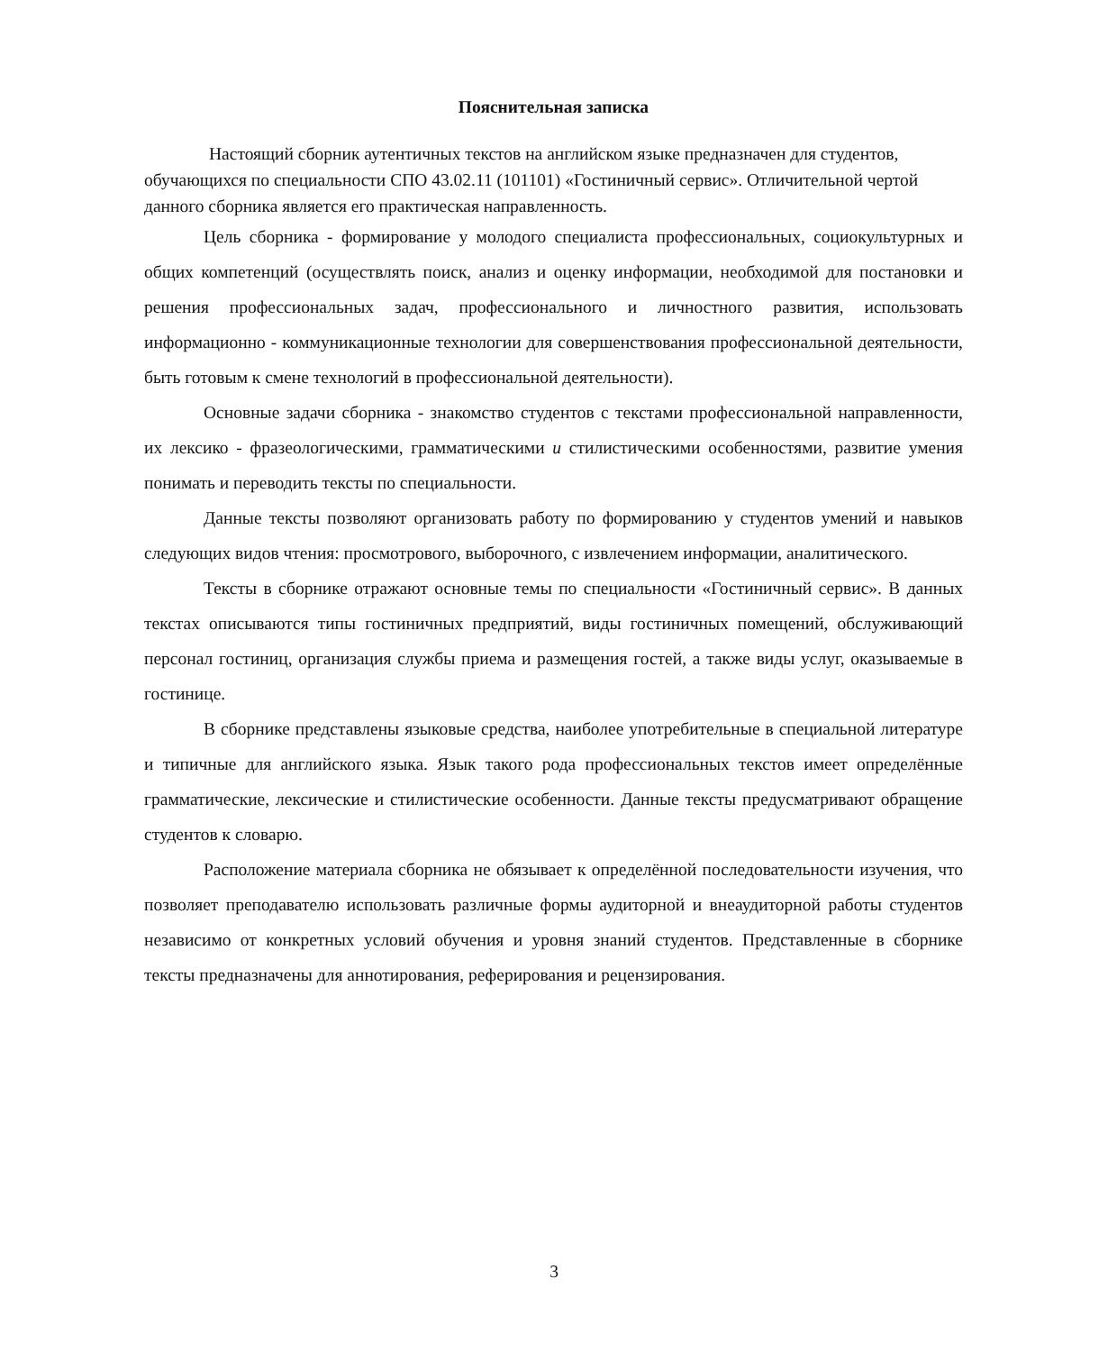Пояснительная записка
Настоящий сборник аутентичных текстов на английском языке предназначен для студентов, обучающихся по специальности СПО 43.02.11 (101101) «Гостиничный сервис». Отличительной чертой данного сборника является его практическая направленность.
Цель сборника - формирование у молодого специалиста профессиональных, социокультурных и общих компетенций (осуществлять поиск, анализ и оценку информации, необходимой для постановки и решения профессиональных задач, профессионального и личностного развития, использовать информационно - коммуникационные технологии для совершенствования профессиональной деятельности, быть готовым к смене технологий в профессиональной деятельности).
Основные задачи сборника - знакомство студентов с текстами профессиональной направленности, их лексико - фразеологическими, грамматическими и стилистическими особенностями, развитие умения понимать и переводить тексты по специальности.
Данные тексты позволяют организовать работу по формированию у студентов умений и навыков следующих видов чтения: просмотрового, выборочного, с извлечением информации, аналитического.
Тексты в сборнике отражают основные темы по специальности «Гостиничный сервис». В данных текстах описываются типы гостиничных предприятий, виды гостиничных помещений, обслуживающий персонал гостиниц, организация службы приема и размещения гостей, а также виды услуг, оказываемые в гостинице.
В сборнике представлены языковые средства, наиболее употребительные в специальной литературе и типичные для английского языка. Язык такого рода профессиональных текстов имеет определённые грамматические, лексические и стилистические особенности. Данные тексты предусматривают обращение студентов к словарю.
Расположение материала сборника не обязывает к определённой последовательности изучения, что позволяет преподавателю использовать различные формы аудиторной и внеаудиторной работы студентов независимо от конкретных условий обучения и уровня знаний студентов. Представленные в сборнике тексты предназначены для аннотирования, реферирования и рецензирования.
3